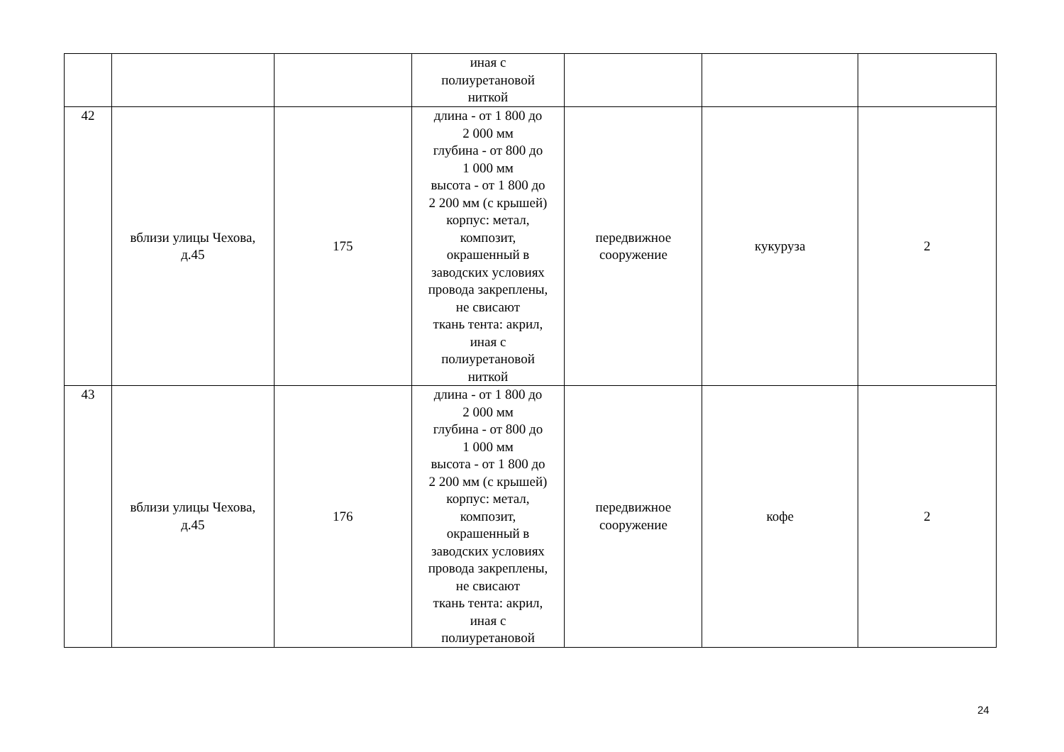| | | | иная с полиуретановой ниткой | | | |
| 42 | вблизи улицы Чехова, д.45 | 175 | длина - от 1 800 до 2 000 мм глубина - от 800 до 1 000 мм высота - от 1 800 до 2 200 мм (с крышей) корпус: метал, композит, окрашенный в заводских условиях провода закреплены, не свисают ткань тента: акрил, иная с полиуретановой ниткой | передвижное сооружение | кукуруза | 2 |
| 43 | вблизи улицы Чехова, д.45 | 176 | длина - от 1 800 до 2 000 мм глубина - от 800 до 1 000 мм высота - от 1 800 до 2 200 мм (с крышей) корпус: метал, композит, окрашенный в заводских условиях провода закреплены, не свисают ткань тента: акрил, иная с полиуретановой | передвижное сооружение | кофе | 2 |
24